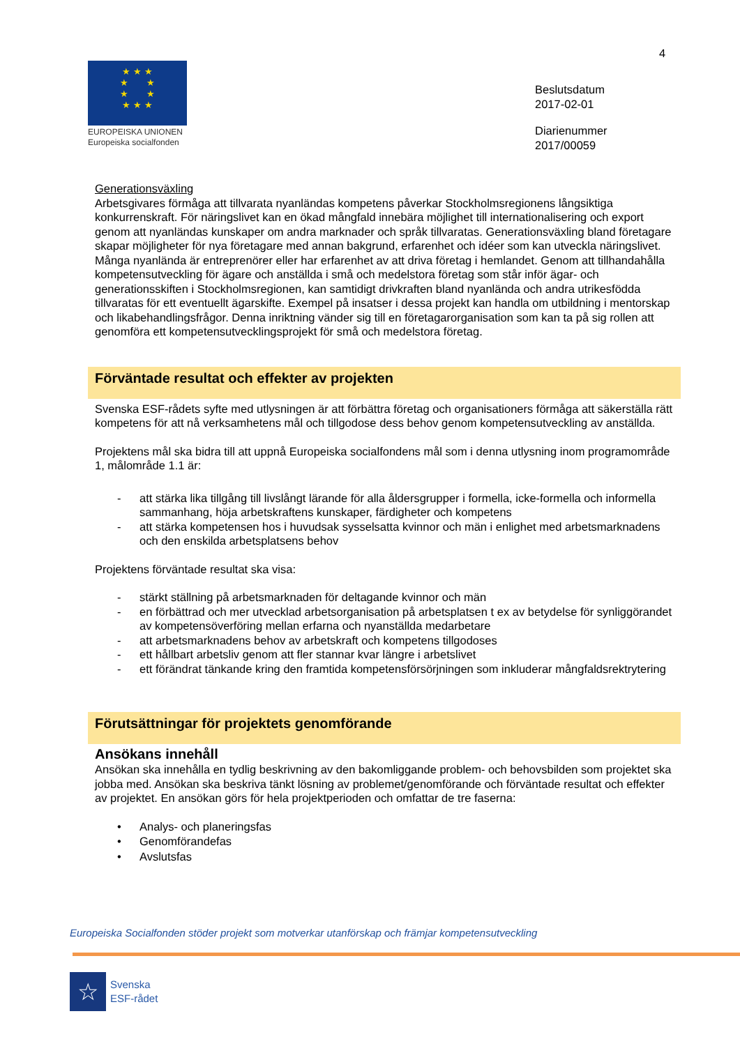4
★ ★ ★
★ ★
★ ★
★ ★ ★
EUROPEISKA UNIONEN
Europeiska socialfonden
Beslutsdatum
2017-02-01
Diarienummer
2017/00059
Generationsväxling
Arbetsgivares förmåga att tillvarata nyanländas kompetens påverkar Stockholmsregionens långsiktiga konkurrenskraft. För näringslivet kan en ökad mångfald innebära möjlighet till internationalisering och export genom att nyanländas kunskaper om andra marknader och språk tillvaratas. Generationsväxling bland företagare skapar möjligheter för nya företagare med annan bakgrund, erfarenhet och idéer som kan utveckla näringslivet. Många nyanlända är entreprenörer eller har erfarenhet av att driva företag i hemlandet. Genom att tillhandahålla kompetensutveckling för ägare och anställda i små och medelstora företag som står inför ägar- och generationsskiften i Stockholmsregionen, kan samtidigt drivkraften bland nyanlända och andra utrikesfödda tillvaratas för ett eventuellt ägarskifte. Exempel på insatser i dessa projekt kan handla om utbildning i mentorskap och likabehandlingsfrågor. Denna inriktning vänder sig till en företagarorganisation som kan ta på sig rollen att genomföra ett kompetensutvecklingsprojekt för små och medelstora företag.
Förväntade resultat och effekter av projekten
Svenska ESF-rådets syfte med utlysningen är att förbättra företag och organisationers förmåga att säkerställa rätt kompetens för att nå verksamhetens mål och tillgodose dess behov genom kompetensutveckling av anställda.
Projektens mål ska bidra till att uppnå Europeiska socialfondens mål som i denna utlysning inom programområde 1, målområde 1.1 är:
- att stärka lika tillgång till livslångt lärande för alla åldersgrupper i formella, icke-formella och informella sammanhang, höja arbetskraftens kunskaper, färdigheter och kompetens
- att stärka kompetensen hos i huvudsak sysselsatta kvinnor och män i enlighet med arbetsmarknadens och den enskilda arbetsplatsens behov
Projektens förväntade resultat ska visa:
- stärkt ställning på arbetsmarknaden för deltagande kvinnor och män
- en förbättrad och mer utvecklad arbetsorganisation på arbetsplatsen t ex av betydelse för synliggörandet av kompetensöverföring mellan erfarna och nyanställda medarbetare
- att arbetsmarknadens behov av arbetskraft och kompetens tillgodoses
- ett hållbart arbetsliv genom att fler stannar kvar längre i arbetslivet
- ett förändrat tänkande kring den framtida kompetensförsörjningen som inkluderar mångfaldsrektrytering
Förutsättningar för projektets genomförande
Ansökans innehåll
Ansökan ska innehålla en tydlig beskrivning av den bakomliggande problem- och behovsbilden som projektet ska jobba med. Ansökan ska beskriva tänkt lösning av problemet/genomförande och förväntade resultat och effekter av projektet. En ansökan görs för hela projektperioden och omfattar de tre faserna:
• Analys- och planeringsfas
• Genomförandefas
• Avslutsfas
Europeiska Socialfonden stöder projekt som motverkar utanförskap och främjar kompetensutveckling
☆
Svenska
ESF-rådet